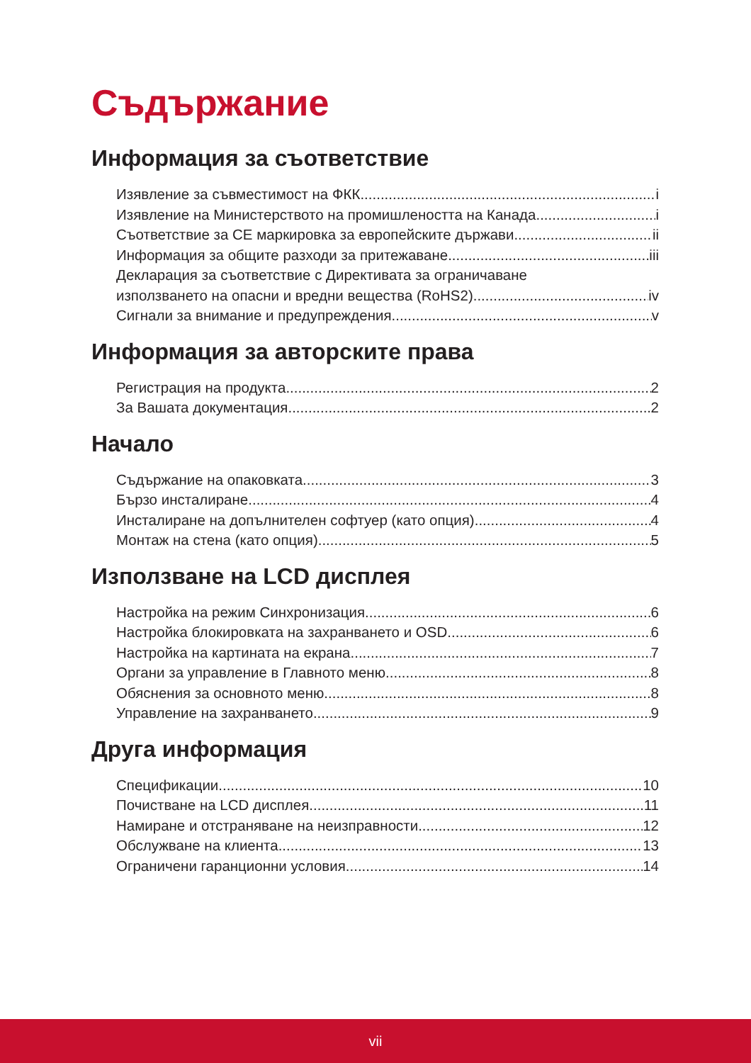Съдържание
Информация за съответствие
Изявление за съвместимост на ФКК i
Изявление на Министерството на промишлеността на Канада i
Съответствие за CE маркировка за европейските държави ii
Информация за общите разходи за притежаване iii
Декларация за съответствие с Директивата за ограничаване
използването на опасни и вредни вещества (RoHS2) iv
Сигнали за внимание и предупреждения v
Информация за авторските права
Регистрация на продукта 2
За Вашата документация 2
Начало
Съдържание на опаковката 3
Бързо инсталиране 4
Инсталиране на допълнителен софтуер (като опция) 4
Монтаж на стена (като опция) 5
Използване на LCD дисплея
Настройка на режим Синхронизация 6
Настройка блокировката на захранването и OSD 6
Настройка на картината на екрана 7
Органи за управление в Главното меню 8
Обяснения за основното меню 8
Управление на захранването 9
Друга информация
Спецификации 10
Почистване на LCD дисплея 11
Намиране и отстраняване на неизправности 12
Обслужване на клиента 13
Ограничени гаранционни условия 14
vii